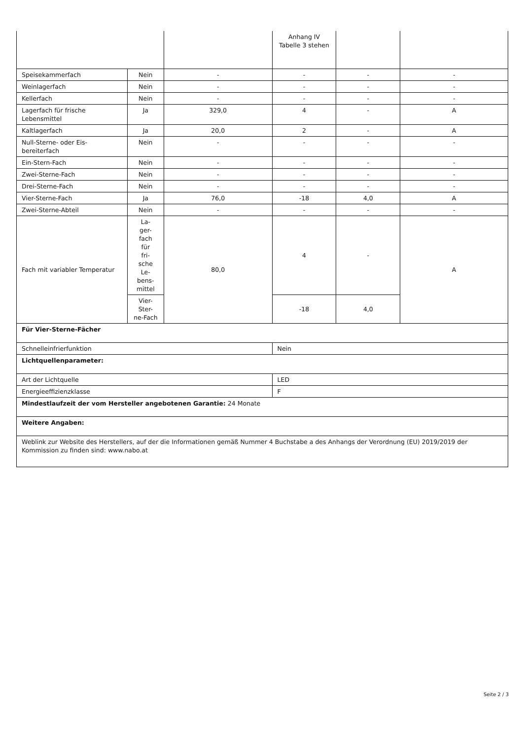| | | | Anhang IV Tabelle 3 stehen | | |
| Speisekammerfach | Nein | - | - | - | - |
| Weinlagerfach | Nein | - | - | - | - |
| Kellerfach | Nein | - | - | - | - |
| Lagerfach für frische Lebensmittel | Ja | 329,0 | 4 | - | A |
| Kaltlagerfach | Ja | 20,0 | 2 | - | A |
| Null-Sterne- oder Eis-bereiterfach | Nein | - | - | - | - |
| Ein-Stern-Fach | Nein | - | - | - | - |
| Zwei-Sterne-Fach | Nein | - | - | - | - |
| Drei-Sterne-Fach | Nein | - | - | - | - |
| Vier-Sterne-Fach | Ja | 76,0 | -18 | 4,0 | A |
| Zwei-Sterne-Abteil | Nein | - | - | - | - |
| Fach mit variabler Temperatur | La- ger- fach für fri- sche Le- bens- mittel | 80,0 | 4 | - | A |
| | Vier- Ster- ne-Fach | | -18 | 4,0 | |
| Für Vier-Sterne-Fächer | | | | | |
| Schnelleinfrierfunktion | | | Nein | | |
| Lichtquellenparameter: | | | | | |
| Art der Lichtquelle | | | LED | | |
| Energieeffizienzklasse | | | F | | |
| Mindestlaufzeit der vom Hersteller angebotenen Garantie: 24 Monate | | | | | |
| Weitere Angaben: | | | | | |
| Weblink zur Website des Herstellers, auf der die Informationen gemäß Nummer 4 Buchstabe a des Anhangs der Verordnung (EU) 2019/2019 der Kommission zu finden sind: www.nabo.at | | | | | |
Seite 2 / 3